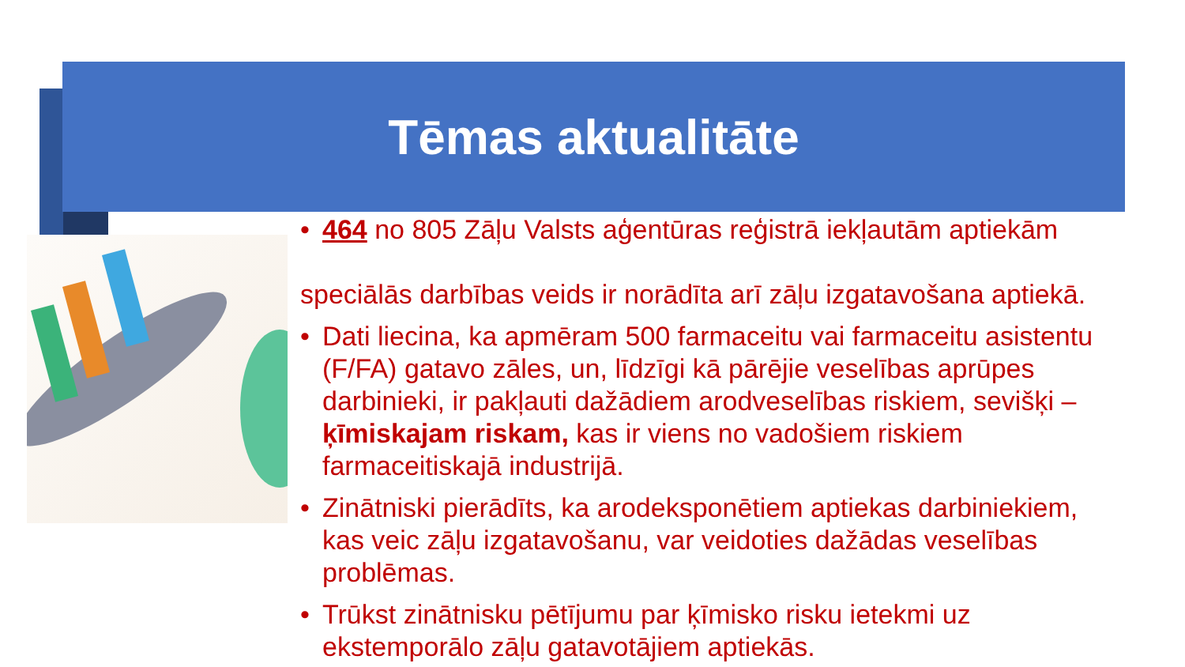Tēmas aktualitāte
• 464 no 805 Zāļu Valsts aģentūras reģistrā iekļautām aptiekām
speciālās darbības veids ir norādīta arī zāļu izgatavošana aptiekā.
• Dati liecina, ka apmēram 500 farmaceitu vai farmaceitu asistentu
(F/FA) gatavo zāles, un, līdzīgi kā pārējie veselības aprūpes
darbinieki, ir pakļauti dažādiem arodveselības riskiem, sevišķi –
ķīmiskajam riskam, kas ir viens no vadošiem riskiem
farmaceitiskajā industrijā.
• Zinātniski pierādīts, ka arodeksponētiem aptiekas darbiniekiem,
kas veic zāļu izgatavošanu, var veidoties dažādas veselības
problēmas.
• Trūkst zinātnisku pētījumu par ķīmisko risku ietekmi uz
ekstemporālo zāļu gatavotājiem aptiekās.